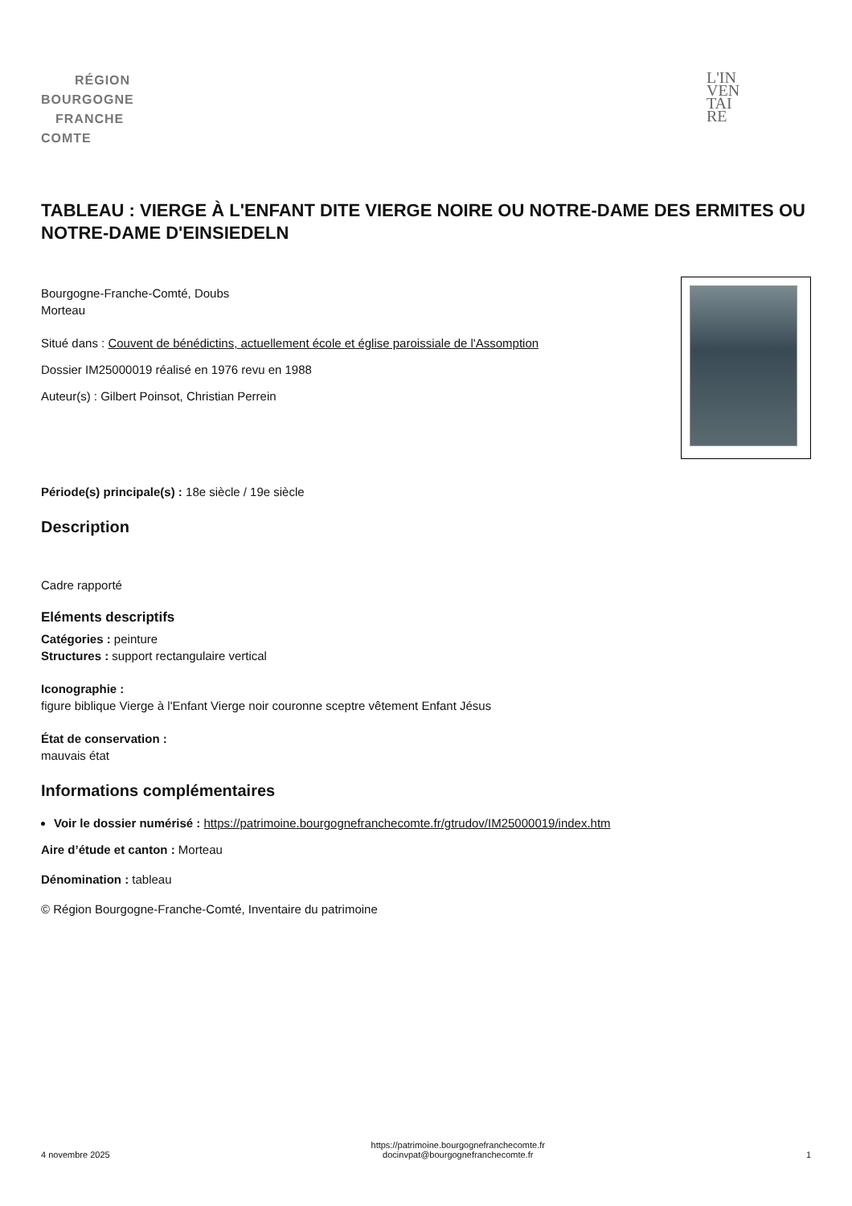RÉGION
BOURGOGNE
FRANCHE
COMTE
L'IN
VEN
TAI
RE
TABLEAU : VIERGE À L'ENFANT DITE VIERGE NOIRE OU NOTRE-DAME DES ERMITES OU NOTRE-DAME D'EINSIEDELN
Bourgogne-Franche-Comté, Doubs
Morteau
Situé dans : Couvent de bénédictins, actuellement école et église paroissiale de l'Assomption
Dossier IM25000019 réalisé en 1976 revu en 1988
Auteur(s) : Gilbert Poinsot, Christian Perrein
Période(s) principale(s) : 18e siècle / 19e siècle
Description
Cadre rapporté
Eléments descriptifs
Catégories : peinture
Structures : support rectangulaire vertical
Iconographie :
figure biblique Vierge à l'Enfant Vierge noir couronne sceptre vêtement Enfant Jésus
État de conservation :
mauvais état
Informations complémentaires
Voir le dossier numérisé : https://patrimoine.bourgognefranchecomte.fr/gtrudov/IM25000019/index.htm
Aire d’étude et canton : Morteau
Dénomination : tableau
© Région Bourgogne-Franche-Comté, Inventaire du patrimoine
4 novembre 2025 https://patrimoine.bourgognefranchecomte.fr
docinvpat@bourgognefranchecomte.fr 1